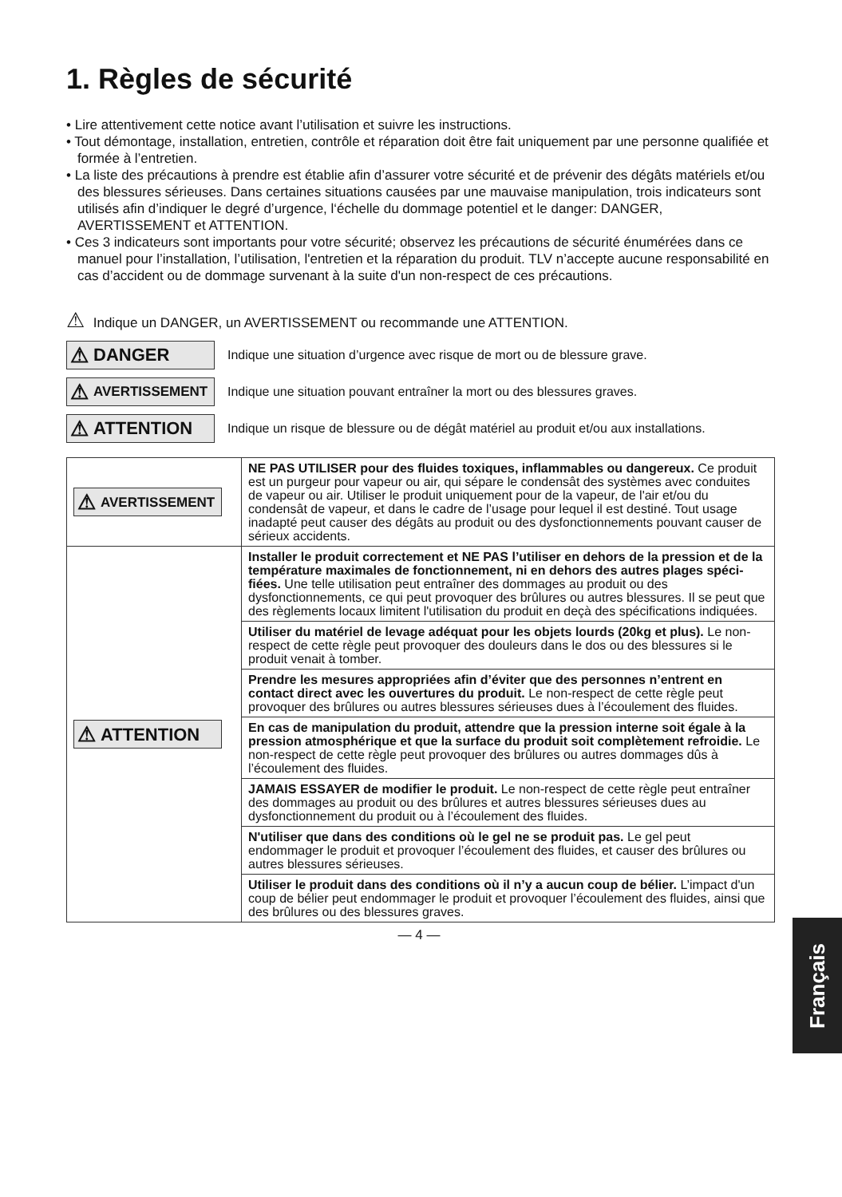1. Règles de sécurité
• Lire attentivement cette notice avant l’utilisation et suivre les instructions.
• Tout démontage, installation, entretien, contrôle et réparation doit être fait uniquement par une personne qualifiée et formée à l’entretien.
• La liste des précautions à prendre est établie afin d’assurer votre sécurité et de prévenir des dégâts matériels et/ou des blessures sérieuses. Dans certaines situations causées par une mauvaise manipulation, trois indicateurs sont utilisés afin d’indiquer le degré d’urgence, l‘échelle du dommage potentiel et le danger: DANGER, AVERTISSEMENT et ATTENTION.
• Ces 3 indicateurs sont importants pour votre sécurité; observez les précautions de sécurité énumérées dans ce manuel pour l’installation, l’utilisation, l'entretien et la réparation du produit. TLV n’accepte aucune responsabilité en cas d’accident ou de dommage survenant à la suite d'un non-respect de ces précautions.
⚠ Indique un DANGER, un AVERTISSEMENT ou recommande une ATTENTION.
⚠ DANGER
Indique une situation d’urgence avec risque de mort ou de blessure grave.
⚠ AVERTISSEMENT
Indique une situation pouvant entraîner la mort ou des blessures graves.
⚠ ATTENTION
Indique un risque de blessure ou de dégât matériel au produit et/ou aux installations.
| ⚠ AVERTISSEMENT | NE PAS UTILISER pour des fluides toxiques, inflammables ou dangereux. Ce produit est un purgeur pour vapeur ou air, qui sépare le condensât des systèmes avec conduites de vapeur ou air. Utiliser le produit uniquement pour de la vapeur, de l'air et/ou du condensât de vapeur, et dans le cadre de l’usage pour lequel il est destiné. Tout usage inadapté peut causer des dégâts au produit ou des dysfonctionnements pouvant causer de sérieux accidents. |
| ⚠ ATTENTION | Installer le produit correctement et NE PAS l’utiliser en dehors de la pression et de la température maximales de fonctionnement, ni en dehors des autres plages spéci-fiées. Une telle utilisation peut entraîner des dommages au produit ou des dysfonctionnements, ce qui peut provoquer des brûlures ou autres blessures. Il se peut que des règlements locaux limitent l'utilisation du produit en deçà des spécifications indiquées. |
| | Utiliser du matériel de levage adéquat pour les objets lourds (20kg et plus). Le non-respect de cette règle peut provoquer des douleurs dans le dos ou des blessures si le produit venait à tomber. |
| | Prendre les mesures appropriées afin d’éviter que des personnes n’entrent en contact direct avec les ouvertures du produit. Le non-respect de cette règle peut provoquer des brûlures ou autres blessures sérieuses dues à l’écoulement des fluides. |
| | En cas de manipulation du produit, attendre que la pression interne soit égale à la pression atmosphérique et que la surface du produit soit complètement refroidie. Le non-respect de cette règle peut provoquer des brûlures ou autres dommages dûs à l’écoulement des fluides. |
| | JAMAIS ESSAYER de modifier le produit. Le non-respect de cette règle peut entraîner des dommages au produit ou des brûlures et autres blessures sérieuses dues au dysfonctionnement du produit ou à l’écoulement des fluides. |
| | N'utiliser que dans des conditions où le gel ne se produit pas. Le gel peut endommager le produit et provoquer l’écoulement des fluides, et causer des brûlures ou autres blessures sérieuses. |
| | Utiliser le produit dans des conditions où il n’y a aucun coup de bélier. L’impact d'un coup de bélier peut endommager le produit et provoquer l’écoulement des fluides, ainsi que des brûlures ou des blessures graves. |
— 4 —
Français